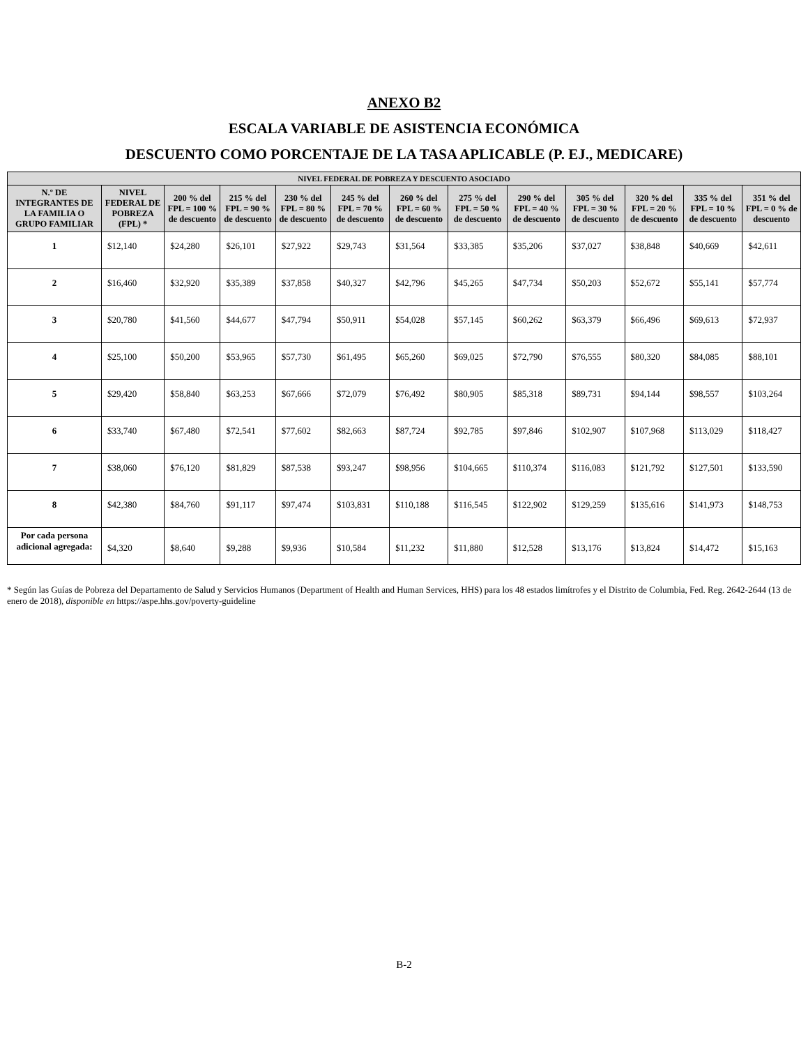ANEXO B2
ESCALA VARIABLE DE ASISTENCIA ECONÓMICA
DESCUENTO COMO PORCENTAJE DE LA TASA APLICABLE (P. EJ., MEDICARE)
| NIVEL FEDERAL DE POBREZA Y DESCUENTO ASOCIADO | | | | | | | | | | | | |
| --- | --- | --- | --- | --- | --- | --- | --- | --- | --- | --- | --- | --- |
| N.º DE INTEGRANTES DE LA FAMILIA O GRUPO FAMILIAR | NIVEL FEDERAL DE POBREZA (FPL) * | 200 % del FPL = 100 % de descuento | 215 % del FPL = 90 % de descuento | 230 % del FPL = 80 % de descuento | 245 % del FPL = 70 % de descuento | 260 % del FPL = 60 % de descuento | 275 % del FPL = 50 % de descuento | 290 % del FPL = 40 % de descuento | 305 % del FPL = 30 % de descuento | 320 % del FPL = 20 % de descuento | 335 % del FPL = 10 % de descuento | 351 % del FPL = 0 % de descuento |
| 1 | $12,140 | $24,280 | $26,101 | $27,922 | $29,743 | $31,564 | $33,385 | $35,206 | $37,027 | $38,848 | $40,669 | $42,611 |
| 2 | $16,460 | $32,920 | $35,389 | $37,858 | $40,327 | $42,796 | $45,265 | $47,734 | $50,203 | $52,672 | $55,141 | $57,774 |
| 3 | $20,780 | $41,560 | $44,677 | $47,794 | $50,911 | $54,028 | $57,145 | $60,262 | $63,379 | $66,496 | $69,613 | $72,937 |
| 4 | $25,100 | $50,200 | $53,965 | $57,730 | $61,495 | $65,260 | $69,025 | $72,790 | $76,555 | $80,320 | $84,085 | $88,101 |
| 5 | $29,420 | $58,840 | $63,253 | $67,666 | $72,079 | $76,492 | $80,905 | $85,318 | $89,731 | $94,144 | $98,557 | $103,264 |
| 6 | $33,740 | $67,480 | $72,541 | $77,602 | $82,663 | $87,724 | $92,785 | $97,846 | $102,907 | $107,968 | $113,029 | $118,427 |
| 7 | $38,060 | $76,120 | $81,829 | $87,538 | $93,247 | $98,956 | $104,665 | $110,374 | $116,083 | $121,792 | $127,501 | $133,590 |
| 8 | $42,380 | $84,760 | $91,117 | $97,474 | $103,831 | $110,188 | $116,545 | $122,902 | $129,259 | $135,616 | $141,973 | $148,753 |
| Por cada persona adicional agregada: | $4,320 | $8,640 | $9,288 | $9,936 | $10,584 | $11,232 | $11,880 | $12,528 | $13,176 | $13,824 | $14,472 | $15,163 |
* Según las Guías de Pobreza del Departamento de Salud y Servicios Humanos (Department of Health and Human Services, HHS) para los 48 estados limítrofes y el Distrito de Columbia, Fed. Reg. 2642-2644 (13 de enero de 2018), disponible en https://aspe.hhs.gov/poverty-guideline
B-2